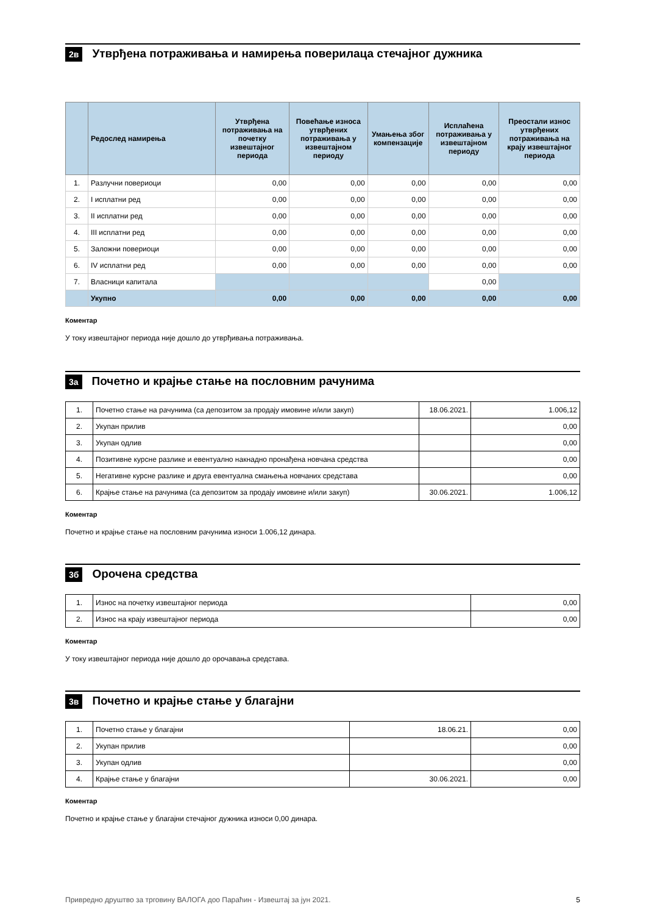2в
Утврђена потраживања и намирења поверилаца стечајног дужника
| | Редослед намирења | Утврђена потраживања на почетку извештајног периода | Повећање износа утврђених потраживања у извештајном периоду | Умањења због компензације | Исплаћена потраживања у извештајном периоду | Преостали износ утврђених потраживања на крају извештајног периода |
| --- | --- | --- | --- | --- | --- | --- |
| 1. | Разлучни повериоци | 0,00 | 0,00 | 0,00 | 0,00 | 0,00 |
| 2. | I исплатни ред | 0,00 | 0,00 | 0,00 | 0,00 | 0,00 |
| 3. | II исплатни ред | 0,00 | 0,00 | 0,00 | 0,00 | 0,00 |
| 4. | III исплатни ред | 0,00 | 0,00 | 0,00 | 0,00 | 0,00 |
| 5. | Заложни повериоци | 0,00 | 0,00 | 0,00 | 0,00 | 0,00 |
| 6. | IV исплатни ред | 0,00 | 0,00 | 0,00 | 0,00 | 0,00 |
| 7. | Власници капитала | | | | 0,00 | |
| | Укупно | 0,00 | 0,00 | 0,00 | 0,00 | 0,00 |
Коментар
У току извештајног периода није дошло до утврђивања потраживања.
3а
Почетно и крајње стање на пословним рачунима
| 1. | Почетно стање на рачунима (са депозитом за продају имовине и/или закуп) | 18.06.2021. | 1.006,12 |
| 2. | Укупан прилив | | 0,00 |
| 3. | Укупан одлив | | 0,00 |
| 4. | Позитивне курсне разлике и евентуално накнадно пронађена новчана средства | | 0,00 |
| 5. | Негативне курсне разлике и друга евентуална смањења новчаних средстава | | 0,00 |
| 6. | Крајње стање на рачунима (са депозитом за продају имовине и/или закуп) | 30.06.2021. | 1.006,12 |
Коментар
Почетно и крајње стање на пословним рачунима износи 1.006,12 динара.
3б
Орочена средства
| 1. | Износ на почетку извештајног периода | 0,00 |
| 2. | Износ на крају извештајног периода | 0,00 |
Коментар
У току извештајног периода није дошло до орочавања средстава.
3в
Почетно и крајње стање у благајни
| 1. | Почетно стање у благајни | 18.06.21. | 0,00 |
| 2. | Укупан прилив | | 0,00 |
| 3. | Укупан одлив | | 0,00 |
| 4. | Крајње стање у благајни | 30.06.2021. | 0,00 |
Коментар
Почетно и крајње стање у благајни стечајног дужника износи 0,00 динара.
Привредно друштво за трговину ВАЛОГА доо Параћин - Извештај за јун 2021. 5